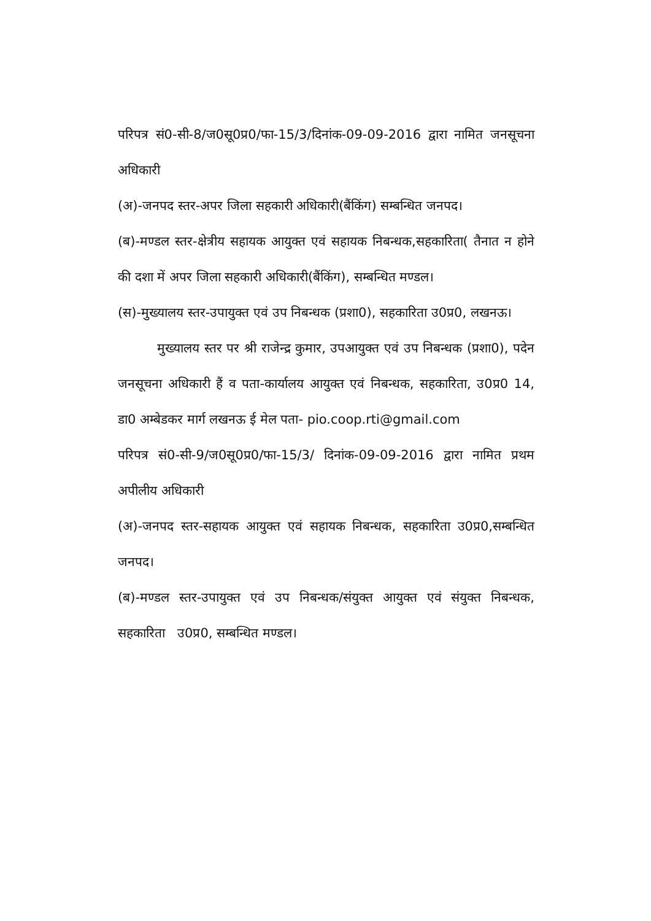परिपत्र सं0-सी-8/ज0सू0प्र0/फा-15/3/दिनांक-09-09-2016 द्वारा नामित जनसूचना अधिकारी
(अ)-जनपद स्तर-अपर जिला सहकारी अधिकारी(बैंकिंग) सम्बन्धित जनपद।
(ब)-मण्डल स्तर-क्षेत्रीय सहायक आयुक्त एवं सहायक निबन्धक,सहकारिता( तैनात न होने की दशा में अपर जिला सहकारी अधिकारी(बैंकिंग), सम्बन्धित मण्डल।
(स)-मुख्यालय स्तर-उपायुक्त एवं उप निबन्धक (प्रशा0), सहकारिता उ0प्र0, लखनऊ।
मुख्यालय स्तर पर श्री राजेन्द्र कुमार, उपआयुक्त एवं उप निबन्धक (प्रशा0), पदेन जनसूचना अधिकारी हैं व पता-कार्यालय आयुक्त एवं निबन्धक, सहकारिता, उ0प्र0 14, डा0 अम्बेडकर मार्ग लखनऊ ई मेल पता- pio.coop.rti@gmail.com
परिपत्र सं0-सी-9/ज0सू0प्र0/फा-15/3/ दिनांक-09-09-2016 द्वारा नामित प्रथम अपीलीय अधिकारी
(अ)-जनपद स्तर-सहायक आयुक्त एवं सहायक निबन्धक, सहकारिता उ0प्र0,सम्बन्धित जनपद।
(ब)-मण्डल स्तर-उपायुक्त एवं उप निबन्धक/संयुक्त आयुक्त एवं संयुक्त निबन्धक, सहकारिता उ0प्र0, सम्बन्धित मण्डल।